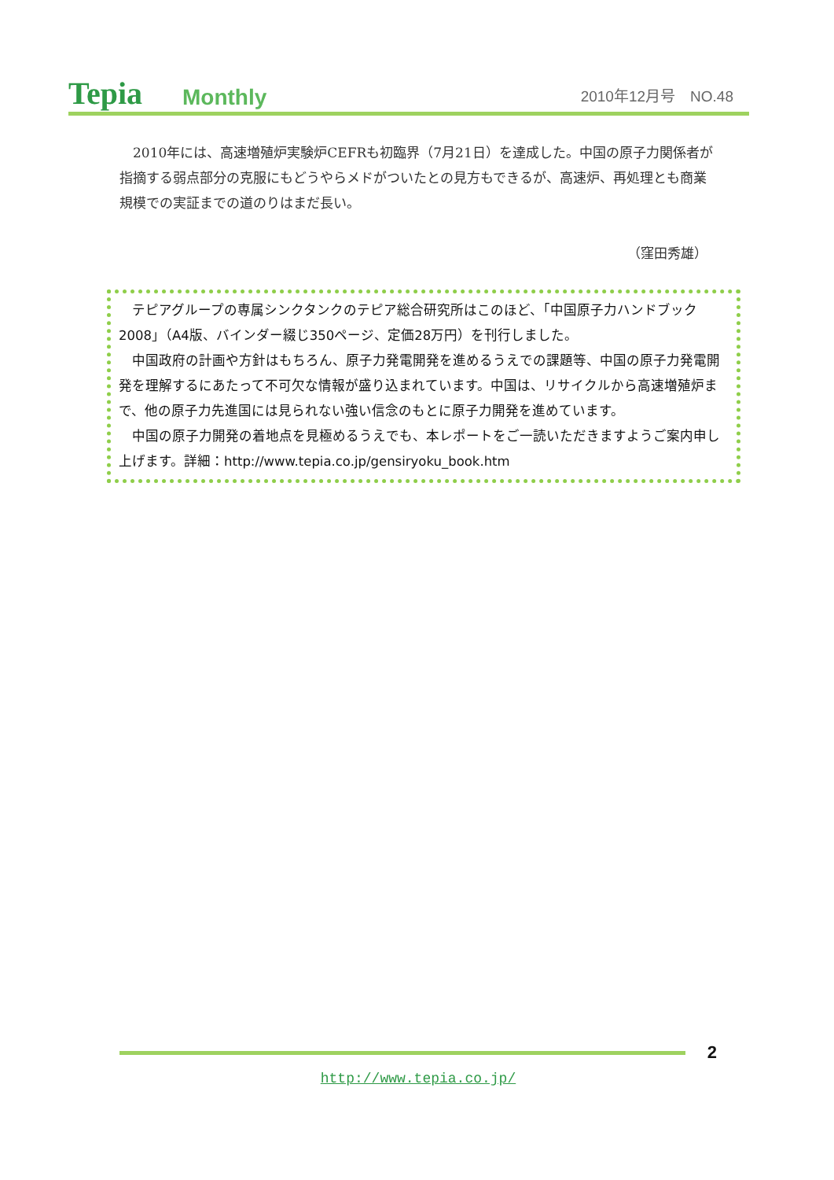Tepia
Monthly
2010年12月号　NO.48
2010年には、高速増殖炉実験炉CEFRも初臨界（7月21日）を達成した。中国の原子力関係者が指摘する弱点部分の克服にもどうやらメドがついたとの見方もできるが、高速炉、再処理とも商業規模での実証までの道のりはまだ長い。
（窪田秀雄）
テピアグループの専属シンクタンクのテピア総合研究所はこのほど、「中国原子力ハンドブック2008」（A4版、バインダー綴じ350ページ、定価28万円）を刊行しました。
中国政府の計画や方針はもちろん、原子力発電開発を進めるうえでの課題等、中国の原子力発電開発を理解するにあたって不可欠な情報が盛り込まれています。中国は、リサイクルから高速増殖炉まで、他の原子力先進国には見られない強い信念のもとに原子力開発を進めています。
中国の原子力開発の着地点を見極めるうえでも、本レポートをご一読いただきますようご案内申し上げます。詳細：http://www.tepia.co.jp/gensiryoku_book.htm
2
http://www.tepia.co.jp/